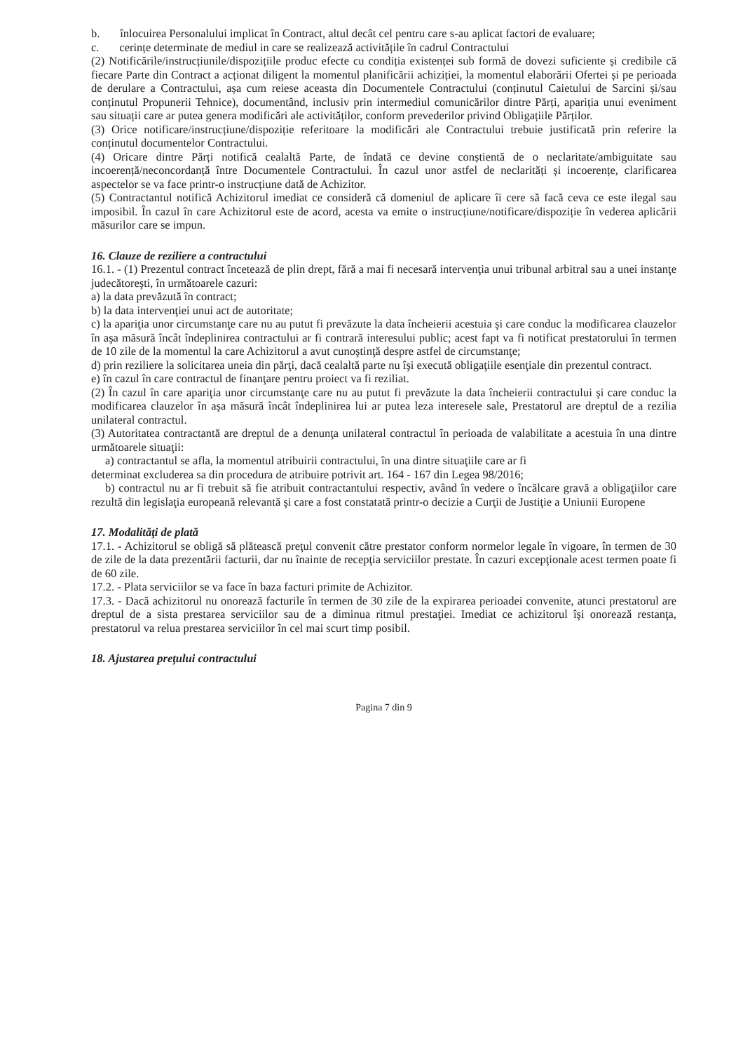b. înlocuirea Personalului implicat în Contract, altul decât cel pentru care s-au aplicat factori de evaluare;
c. cerințe determinate de mediul in care se realizează activitățile în cadrul Contractului
(2) Notificările/instrucțiunile/dispozițiile produc efecte cu condiția existenței sub formă de dovezi suficiente și credibile că fiecare Parte din Contract a acționat diligent la momentul planificării achiziției, la momentul elaborării Ofertei și pe perioada de derulare a Contractului, așa cum reiese aceasta din Documentele Contractului (conținutul Caietului de Sarcini și/sau conținutul Propunerii Tehnice), documentând, inclusiv prin intermediul comunicărilor dintre Părți, apariția unui eveniment sau situații care ar putea genera modificări ale activităților, conform prevederilor privind Obligațiile Părților.
(3) Orice notificare/instrucțiune/dispoziție referitoare la modificări ale Contractului trebuie justificată prin referire la conținutul documentelor Contractului.
(4) Oricare dintre Părți notifică cealaltă Parte, de îndată ce devine conștientă de o neclaritate/ambiguitate sau incoerență/neconcordanță între Documentele Contractului. În cazul unor astfel de neclarități și incoerențe, clarificarea aspectelor se va face printr-o instrucțiune dată de Achizitor.
(5) Contractantul notifică Achizitorul imediat ce consideră că domeniul de aplicare îi cere să facă ceva ce este ilegal sau imposibil. În cazul în care Achizitorul este de acord, acesta va emite o instrucțiune/notificare/dispoziție în vederea aplicării măsurilor care se impun.
16. Clauze de reziliere a contractului
16.1. - (1) Prezentul contract încetează de plin drept, fără a mai fi necesară intervenţia unui tribunal arbitral sau a unei instanţe judecătoreşti, în următoarele cazuri:
a) la data prevăzută în contract;
b) la data intervenţiei unui act de autoritate;
c) la apariţia unor circumstanţe care nu au putut fi prevăzute la data încheierii acestuia şi care conduc la modificarea clauzelor în aşa măsură încât îndeplinirea contractului ar fi contrară interesului public; acest fapt va fi notificat prestatorului în termen de 10 zile de la momentul la care Achizitorul a avut cunoştinţă despre astfel de circumstanţe;
d) prin reziliere la solicitarea uneia din părţi, dacă cealaltă parte nu îşi execută obligaţiile esenţiale din prezentul contract.
e) în cazul în care contractul de finanţare pentru proiect va fi reziliat.
(2) În cazul în care apariţia unor circumstanţe care nu au putut fi prevăzute la data încheierii contractului şi care conduc la modificarea clauzelor în aşa măsură încât îndeplinirea lui ar putea leza interesele sale, Prestatorul are dreptul de a rezilia unilateral contractul.
(3) Autoritatea contractantă are dreptul de a denunţa unilateral contractul în perioada de valabilitate a acestuia în una dintre următoarele situaţii:
a) contractantul se afla, la momentul atribuirii contractului, în una dintre situaţiile care ar fi
determinat excluderea sa din procedura de atribuire potrivit art. 164 - 167 din Legea 98/2016;
b) contractul nu ar fi trebuit să fie atribuit contractantului respectiv, având în vedere o încălcare gravă a obligaţiilor care rezultă din legislaţia europeană relevantă şi care a fost constatată printr-o decizie a Curţii de Justiţie a Uniunii Europene
17. Modalităţi de plată
17.1. - Achizitorul se obligă să plătească preţul convenit către prestator conform normelor legale în vigoare, în termen de 30 de zile de la data prezentării facturii, dar nu înainte de recepţia serviciilor prestate. În cazuri excepţionale acest termen poate fi de 60 zile.
17.2. - Plata serviciilor se va face în baza facturi primite de Achizitor.
17.3. - Dacă achizitorul nu onorează facturile în termen de 30 zile de la expirarea perioadei convenite, atunci prestatorul are dreptul de a sista prestarea serviciilor sau de a diminua ritmul prestaţiei. Imediat ce achizitorul îşi onorează restanţa, prestatorul va relua prestarea serviciilor în cel mai scurt timp posibil.
18. Ajustarea preţului contractului
Pagina 7 din 9